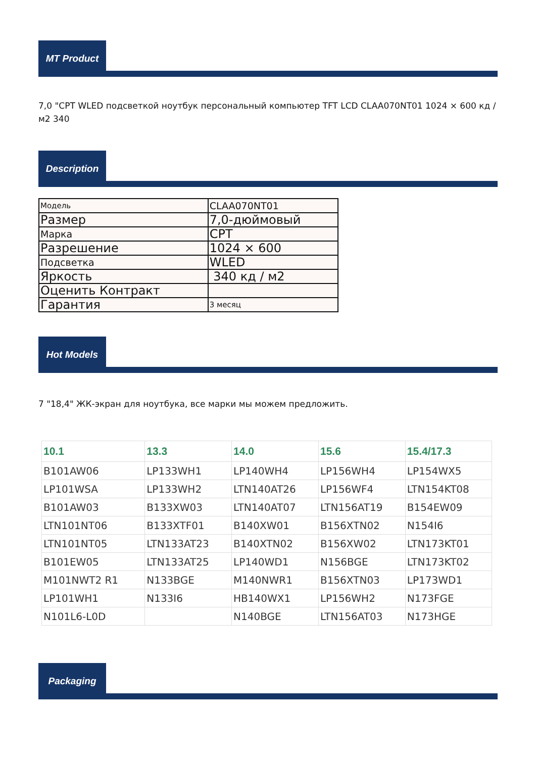MT Product
7,0 "CPT WLED подсветкой ноутбук персональный компьютер TFT LCD CLAA070NT01 1024 × 600 кд / м2 340
Description
| Модель | CLAA070NT01 |
| Размер | 7,0-дюймовый |
| Марка | CPT |
| Разрешение | 1024 × 600 |
| Подсветка | WLED |
| Яркость | 340 кд / м2 |
| Оценить Контракт | |
| Гарантия | 3 месяц |
Hot Models
7 "18,4" ЖК-экран для ноутбука, все марки мы можем предложить.
| 10.1 | 13.3 | 14.0 | 15.6 | 15.4/17.3 |
| --- | --- | --- | --- | --- |
| B101AW06 | LP133WH1 | LP140WH4 | LP156WH4 | LP154WX5 |
| LP101WSA | LP133WH2 | LTN140AT26 | LP156WF4 | LTN154KT08 |
| B101AW03 | B133XW03 | LTN140AT07 | LTN156AT19 | B154EW09 |
| LTN101NT06 | B133XTF01 | B140XW01 | B156XTN02 | N154I6 |
| LTN101NT05 | LTN133AT23 | B140XTN02 | B156XW02 | LTN173KT01 |
| B101EW05 | LTN133AT25 | LP140WD1 | N156BGE | LTN173KT02 |
| M101NWT2 R1 | N133BGE | M140NWR1 | B156XTN03 | LP173WD1 |
| LP101WH1 | N133I6 | HB140WX1 | LP156WH2 | N173FGE |
| N101L6-L0D | | N140BGE | LTN156AT03 | N173HGE |
Packaging